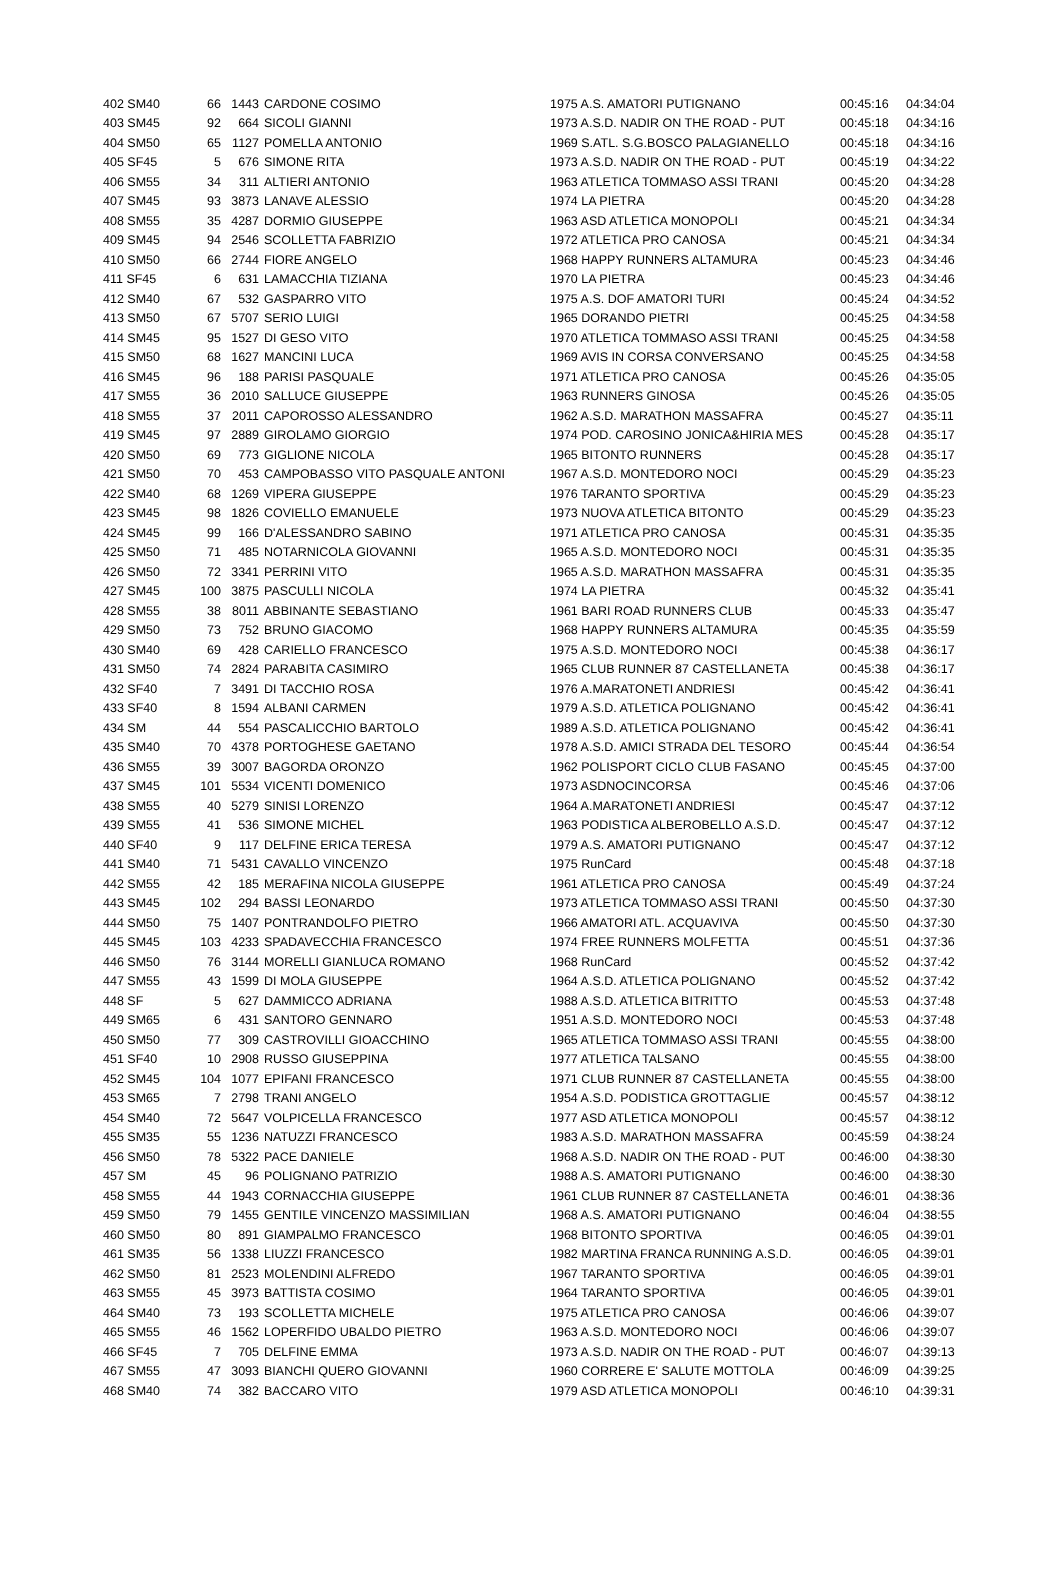| 402 SM40 | 66 | 1443 | CARDONE COSIMO | 1975 A.S. AMATORI PUTIGNANO | 00:45:16 | 04:34:04 |
| 403 SM45 | 92 | 664 | SICOLI GIANNI | 1973 A.S.D. NADIR ON THE ROAD - PUT | 00:45:18 | 04:34:16 |
| 404 SM50 | 65 | 1127 | POMELLA ANTONIO | 1969 S.ATL. S.G.BOSCO PALAGIANELLO | 00:45:18 | 04:34:16 |
| 405 SF45 | 5 | 676 | SIMONE RITA | 1973 A.S.D. NADIR ON THE ROAD - PUT | 00:45:19 | 04:34:22 |
| 406 SM55 | 34 | 311 | ALTIERI ANTONIO | 1963 ATLETICA TOMMASO ASSI TRANI | 00:45:20 | 04:34:28 |
| 407 SM45 | 93 | 3873 | LANAVE ALESSIO | 1974 LA PIETRA | 00:45:20 | 04:34:28 |
| 408 SM55 | 35 | 4287 | DORMIO GIUSEPPE | 1963 ASD ATLETICA MONOPOLI | 00:45:21 | 04:34:34 |
| 409 SM45 | 94 | 2546 | SCOLLETTA FABRIZIO | 1972 ATLETICA PRO CANOSA | 00:45:21 | 04:34:34 |
| 410 SM50 | 66 | 2744 | FIORE ANGELO | 1968 HAPPY RUNNERS ALTAMURA | 00:45:23 | 04:34:46 |
| 411 SF45 | 6 | 631 | LAMACCHIA TIZIANA | 1970 LA PIETRA | 00:45:23 | 04:34:46 |
| 412 SM40 | 67 | 532 | GASPARRO VITO | 1975 A.S. DOF AMATORI TURI | 00:45:24 | 04:34:52 |
| 413 SM50 | 67 | 5707 | SERIO LUIGI | 1965 DORANDO PIETRI | 00:45:25 | 04:34:58 |
| 414 SM45 | 95 | 1527 | DI GESO VITO | 1970 ATLETICA TOMMASO ASSI TRANI | 00:45:25 | 04:34:58 |
| 415 SM50 | 68 | 1627 | MANCINI LUCA | 1969 AVIS IN CORSA CONVERSANO | 00:45:25 | 04:34:58 |
| 416 SM45 | 96 | 188 | PARISI PASQUALE | 1971 ATLETICA PRO CANOSA | 00:45:26 | 04:35:05 |
| 417 SM55 | 36 | 2010 | SALLUCE GIUSEPPE | 1963 RUNNERS GINOSA | 00:45:26 | 04:35:05 |
| 418 SM55 | 37 | 2011 | CAPOROSSO ALESSANDRO | 1962 A.S.D. MARATHON MASSAFRA | 00:45:27 | 04:35:11 |
| 419 SM45 | 97 | 2889 | GIROLAMO GIORGIO | 1974 POD. CAROSINO JONICA&HIRIA MES | 00:45:28 | 04:35:17 |
| 420 SM50 | 69 | 773 | GIGLIONE NICOLA | 1965 BITONTO RUNNERS | 00:45:28 | 04:35:17 |
| 421 SM50 | 70 | 453 | CAMPOBASSO VITO PASQUALE ANTONI | 1967 A.S.D. MONTEDORO NOCI | 00:45:29 | 04:35:23 |
| 422 SM40 | 68 | 1269 | VIPERA GIUSEPPE | 1976 TARANTO SPORTIVA | 00:45:29 | 04:35:23 |
| 423 SM45 | 98 | 1826 | COVIELLO EMANUELE | 1973 NUOVA ATLETICA BITONTO | 00:45:29 | 04:35:23 |
| 424 SM45 | 99 | 166 | D'ALESSANDRO SABINO | 1971 ATLETICA PRO CANOSA | 00:45:31 | 04:35:35 |
| 425 SM50 | 71 | 485 | NOTARNICOLA GIOVANNI | 1965 A.S.D. MONTEDORO NOCI | 00:45:31 | 04:35:35 |
| 426 SM50 | 72 | 3341 | PERRINI VITO | 1965 A.S.D. MARATHON MASSAFRA | 00:45:31 | 04:35:35 |
| 427 SM45 | 100 | 3875 | PASCULLI NICOLA | 1974 LA PIETRA | 00:45:32 | 04:35:41 |
| 428 SM55 | 38 | 8011 | ABBINANTE SEBASTIANO | 1961 BARI ROAD RUNNERS CLUB | 00:45:33 | 04:35:47 |
| 429 SM50 | 73 | 752 | BRUNO GIACOMO | 1968 HAPPY RUNNERS ALTAMURA | 00:45:35 | 04:35:59 |
| 430 SM40 | 69 | 428 | CARIELLO FRANCESCO | 1975 A.S.D. MONTEDORO NOCI | 00:45:38 | 04:36:17 |
| 431 SM50 | 74 | 2824 | PARABITA CASIMIRO | 1965 CLUB RUNNER 87 CASTELLANETA | 00:45:38 | 04:36:17 |
| 432 SF40 | 7 | 3491 | DI TACCHIO ROSA | 1976 A.MARATONETI ANDRIESI | 00:45:42 | 04:36:41 |
| 433 SF40 | 8 | 1594 | ALBANI CARMEN | 1979 A.S.D. ATLETICA POLIGNANO | 00:45:42 | 04:36:41 |
| 434 SM | 44 | 554 | PASCALICCHIO BARTOLO | 1989 A.S.D. ATLETICA POLIGNANO | 00:45:42 | 04:36:41 |
| 435 SM40 | 70 | 4378 | PORTOGHESE GAETANO | 1978 A.S.D. AMICI STRADA DEL TESORO | 00:45:44 | 04:36:54 |
| 436 SM55 | 39 | 3007 | BAGORDA ORONZO | 1962 POLISPORT CICLO CLUB FASANO | 00:45:45 | 04:37:00 |
| 437 SM45 | 101 | 5534 | VICENTI DOMENICO | 1973 ASDNOCINCORSA | 00:45:46 | 04:37:06 |
| 438 SM55 | 40 | 5279 | SINISI LORENZO | 1964 A.MARATONETI ANDRIESI | 00:45:47 | 04:37:12 |
| 439 SM55 | 41 | 536 | SIMONE MICHEL | 1963 PODISTICA ALBEROBELLO A.S.D. | 00:45:47 | 04:37:12 |
| 440 SF40 | 9 | 117 | DELFINE ERICA TERESA | 1979 A.S. AMATORI PUTIGNANO | 00:45:47 | 04:37:12 |
| 441 SM40 | 71 | 5431 | CAVALLO VINCENZO | 1975 RunCard | 00:45:48 | 04:37:18 |
| 442 SM55 | 42 | 185 | MERAFINA NICOLA GIUSEPPE | 1961 ATLETICA PRO CANOSA | 00:45:49 | 04:37:24 |
| 443 SM45 | 102 | 294 | BASSI LEONARDO | 1973 ATLETICA TOMMASO ASSI TRANI | 00:45:50 | 04:37:30 |
| 444 SM50 | 75 | 1407 | PONTRANDOLFO PIETRO | 1966 AMATORI ATL. ACQUAVIVA | 00:45:50 | 04:37:30 |
| 445 SM45 | 103 | 4233 | SPADAVECCHIA FRANCESCO | 1974 FREE RUNNERS MOLFETTA | 00:45:51 | 04:37:36 |
| 446 SM50 | 76 | 3144 | MORELLI GIANLUCA ROMANO | 1968 RunCard | 00:45:52 | 04:37:42 |
| 447 SM55 | 43 | 1599 | DI MOLA GIUSEPPE | 1964 A.S.D. ATLETICA POLIGNANO | 00:45:52 | 04:37:42 |
| 448 SF | 5 | 627 | DAMMICCO ADRIANA | 1988 A.S.D. ATLETICA BITRITTO | 00:45:53 | 04:37:48 |
| 449 SM65 | 6 | 431 | SANTORO GENNARO | 1951 A.S.D. MONTEDORO NOCI | 00:45:53 | 04:37:48 |
| 450 SM50 | 77 | 309 | CASTROVILLI GIOACCHINO | 1965 ATLETICA TOMMASO ASSI TRANI | 00:45:55 | 04:38:00 |
| 451 SF40 | 10 | 2908 | RUSSO GIUSEPPINA | 1977 ATLETICA TALSANO | 00:45:55 | 04:38:00 |
| 452 SM45 | 104 | 1077 | EPIFANI FRANCESCO | 1971 CLUB RUNNER 87 CASTELLANETA | 00:45:55 | 04:38:00 |
| 453 SM65 | 7 | 2798 | TRANI ANGELO | 1954 A.S.D. PODISTICA GROTTAGLIE | 00:45:57 | 04:38:12 |
| 454 SM40 | 72 | 5647 | VOLPICELLA FRANCESCO | 1977 ASD ATLETICA MONOPOLI | 00:45:57 | 04:38:12 |
| 455 SM35 | 55 | 1236 | NATUZZI FRANCESCO | 1983 A.S.D. MARATHON MASSAFRA | 00:45:59 | 04:38:24 |
| 456 SM50 | 78 | 5322 | PACE DANIELE | 1968 A.S.D. NADIR ON THE ROAD - PUT | 00:46:00 | 04:38:30 |
| 457 SM | 45 | 96 | POLIGNANO PATRIZIO | 1988 A.S. AMATORI PUTIGNANO | 00:46:00 | 04:38:30 |
| 458 SM55 | 44 | 1943 | CORNACCHIA GIUSEPPE | 1961 CLUB RUNNER 87 CASTELLANETA | 00:46:01 | 04:38:36 |
| 459 SM50 | 79 | 1455 | GENTILE VINCENZO MASSIMILIAN | 1968 A.S. AMATORI PUTIGNANO | 00:46:04 | 04:38:55 |
| 460 SM50 | 80 | 891 | GIAMPALMO FRANCESCO | 1968 BITONTO SPORTIVA | 00:46:05 | 04:39:01 |
| 461 SM35 | 56 | 1338 | LIUZZI FRANCESCO | 1982 MARTINA FRANCA RUNNING A.S.D. | 00:46:05 | 04:39:01 |
| 462 SM50 | 81 | 2523 | MOLENDINI ALFREDO | 1967 TARANTO SPORTIVA | 00:46:05 | 04:39:01 |
| 463 SM55 | 45 | 3973 | BATTISTA COSIMO | 1964 TARANTO SPORTIVA | 00:46:05 | 04:39:01 |
| 464 SM40 | 73 | 193 | SCOLLETTA MICHELE | 1975 ATLETICA PRO CANOSA | 00:46:06 | 04:39:07 |
| 465 SM55 | 46 | 1562 | LOPERFIDO UBALDO PIETRO | 1963 A.S.D. MONTEDORO NOCI | 00:46:06 | 04:39:07 |
| 466 SF45 | 7 | 705 | DELFINE EMMA | 1973 A.S.D. NADIR ON THE ROAD - PUT | 00:46:07 | 04:39:13 |
| 467 SM55 | 47 | 3093 | BIANCHI QUERO GIOVANNI | 1960 CORRERE E' SALUTE MOTTOLA | 00:46:09 | 04:39:25 |
| 468 SM40 | 74 | 382 | BACCARO VITO | 1979 ASD ATLETICA MONOPOLI | 00:46:10 | 04:39:31 |